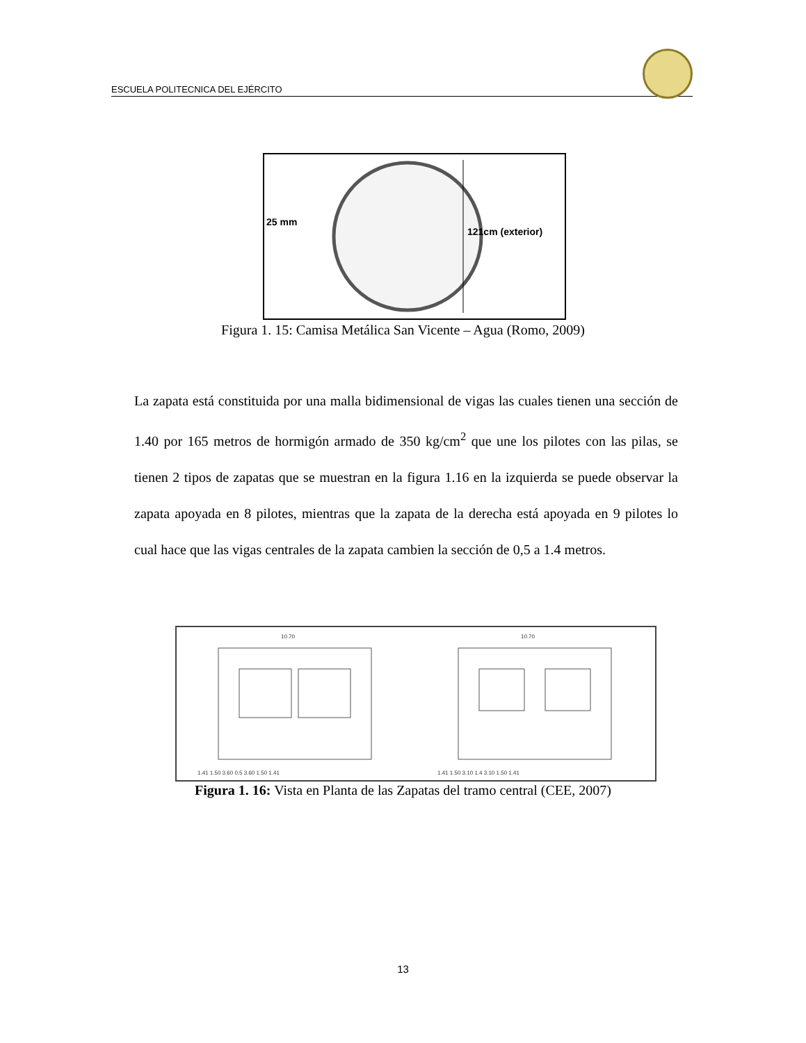ESCUELA POLITECNICA DEL EJÉRCITO
25 mm
121cm (exterior)
Figura 1. 15: Camisa Metálica San Vicente – Agua (Romo, 2009)
La zapata está constituida por una malla bidimensional de vigas las cuales tienen una sección de 1.40 por 165 metros de hormigón armado de 350 kg/cm<sup>2</sup> que une los pilotes con las pilas, se tienen 2 tipos de zapatas que se muestran en la figura 1.16 en la izquierda se puede observar la zapata apoyada en 8 pilotes, mientras que la zapata de la derecha está apoyada en 9 pilotes lo cual hace que las vigas centrales de la zapata cambien la sección de 0,5 a 1.4 metros.
10.70
10.70
1.41 1.50 3.60 0.5 3.60 1.50 1.41
1.41 1.50 3.10 1.4 3.10 1.50 1.41
Figura 1. 16: Vista en Planta de las Zapatas del tramo central (CEE, 2007)
13